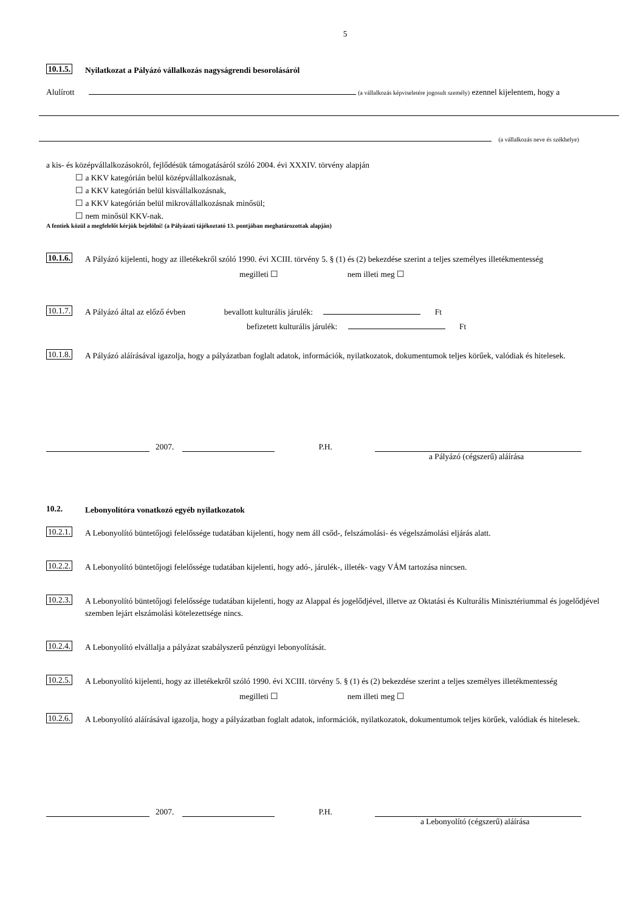5
10.1.5.
Nyilatkozat a Pályázó vállalkozás nagyságrendi besorolásáról
Alulírott (a vállalkozás képviseletére jogosult személy) ezennel kijelentem, hogy a
(a vállalkozás neve és székhelye)
a kis- és középvállalkozásokról, fejlődésük támogatásáról szóló 2004. évi XXXIV. törvény alapján
☐ a KKV kategórián belül középvállalkozásnak,
☐ a KKV kategórián belül kisvállalkozásnak,
☐ a KKV kategórián belül mikrovállalkozásnak minősül;
☐ nem minősül KKV-nak.
A fentiek közül a megfelelőt kérjük bejelölni! (a Pályázati tájékoztató 13. pontjában meghatározottak alapján)
10.1.6.
A Pályázó kijelenti, hogy az illetékekről szóló 1990. évi XCIII. törvény 5. § (1) és (2) bekezdése szerint a teljes személyes illetékmentesség
megilleti ☐ nem illeti meg ☐
10.1.7.
A Pályázó által az előző évben bevallott kulturális járulék: Ft
befizetett kulturális járulék: Ft
10.1.8.
A Pályázó aláírásával igazolja, hogy a pályázatban foglalt adatok, információk, nyilatkozatok, dokumentumok teljes körűek, valódiak és hitelesek.
2007. P.H.
a Pályázó (cégszerű) aláírása
10.2.
Lebonyolítóra vonatkozó egyéb nyilatkozatok
10.2.1.
A Lebonyolító büntetőjogi felelőssége tudatában kijelenti, hogy nem áll csőd-, felszámolási- és végelszámolási eljárás alatt.
10.2.2.
A Lebonyolító büntetőjogi felelőssége tudatában kijelenti, hogy adó-, járulék-, illeték- vagy VÁM tartozása nincsen.
10.2.3.
A Lebonyolító büntetőjogi felelőssége tudatában kijelenti, hogy az Alappal és jogelődjével, illetve az Oktatási és Kulturális Minisztériummal és jogelődjével szemben lejárt elszámolási kötelezettsége nincs.
10.2.4.
A Lebonyolító elvállalja a pályázat szabályszerű pénzügyi lebonyolítását.
10.2.5.
A Lebonyolító kijelenti, hogy az illetékekről szóló 1990. évi XCIII. törvény 5. § (1) és (2) bekezdése szerint a teljes személyes illetékmentesség
megilleti ☐ nem illeti meg ☐
10.2.6.
A Lebonyolító aláírásával igazolja, hogy a pályázatban foglalt adatok, információk, nyilatkozatok, dokumentumok teljes körűek, valódiak és hitelesek.
2007. P.H.
a Lebonyolító (cégszerű) aláírása